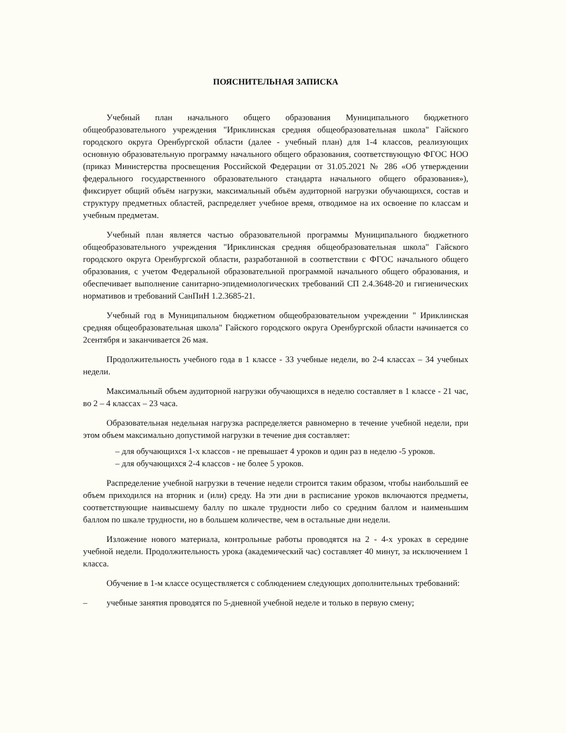ПОЯСНИТЕЛЬНАЯ ЗАПИСКА
Учебный план начального общего образования Муниципального бюджетного общеобразовательного учреждения "Ириклинская средняя общеобразовательная школа" Гайского городского округа Оренбургской области (далее - учебный план) для 1-4 классов, реализующих основную образовательную программу начального общего образования, соответствующую ФГОС НОО (приказ Министерства просвещения Российской Федерации от 31.05.2021 № 286 «Об утверждении федерального государственного образовательного стандарта начального общего образования»), фиксирует общий объём нагрузки, максимальный объём аудиторной нагрузки обучающихся, состав и структуру предметных областей, распределяет учебное время, отводимое на их освоение по классам и учебным предметам.
Учебный план является частью образовательной программы Муниципального бюджетного общеобразовательного учреждения "Ириклинская средняя общеобразовательная школа" Гайского городского округа Оренбургской области, разработанной в соответствии с ФГОС начального общего образования, с учетом Федеральной образовательной программой начального общего образования, и обеспечивает выполнение санитарно-эпидемиологических требований СП 2.4.3648-20 и гигиенических нормативов и требований СанПиН 1.2.3685-21.
Учебный год в Муниципальном бюджетном общеобразовательном учреждении " Ириклинская средняя общеобразовательная школа" Гайского городского округа Оренбургской области начинается со 2сентября и заканчивается 26 мая.
Продолжительность учебного года в 1 классе - 33 учебные недели, во 2-4 классах – 34 учебных недели.
Максимальный объем аудиторной нагрузки обучающихся в неделю составляет в 1 классе - 21 час, во 2 – 4 классах – 23 часа.
Образовательная недельная нагрузка распределяется равномерно в течение учебной недели, при этом объем максимально допустимой нагрузки в течение дня составляет:
– для обучающихся 1-х классов - не превышает 4 уроков и один раз в неделю -5 уроков.
– для обучающихся 2-4 классов - не более 5 уроков.
Распределение учебной нагрузки в течение недели строится таким образом, чтобы наибольший ее объем приходился на вторник и (или) среду. На эти дни в расписание уроков включаются предметы, соответствующие наивысшему баллу по шкале трудности либо со средним баллом и наименьшим баллом по шкале трудности, но в большем количестве, чем в остальные дни недели.
Изложение нового материала, контрольные работы проводятся на 2 - 4-х уроках в середине учебной недели. Продолжительность урока (академический час) составляет 40 минут, за исключением 1 класса.
Обучение в 1-м классе осуществляется с соблюдением следующих дополнительных требований:
– учебные занятия проводятся по 5-дневной учебной неделе и только в первую смену;